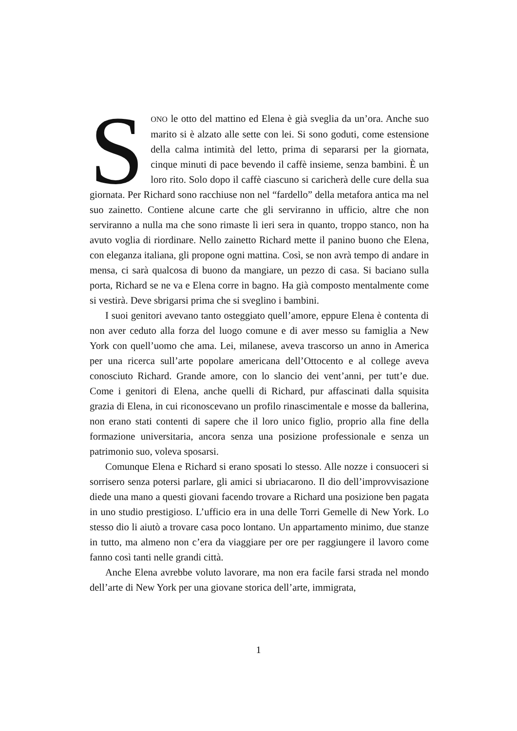SONO le otto del mattino ed Elena è già sveglia da un’ora. Anche suo marito si è alzato alle sette con lei. Si sono goduti, come estensione della calma intimità del letto, prima di separarsi per la giornata, cinque minuti di pace bevendo il caffè insieme, senza bambini. È un loro rito. Solo dopo il caffè ciascuno si caricherà delle cure della sua giornata. Per Richard sono racchiuse non nel “fardello” della metafora antica ma nel suo zainetto. Contiene alcune carte che gli serviranno in ufficio, altre che non serviranno a nulla ma che sono rimaste lì ieri sera in quanto, troppo stanco, non ha avuto voglia di riordinare. Nello zainetto Richard mette il panino buono che Elena, con eleganza italiana, gli propone ogni mattina. Così, se non avrà tempo di andare in mensa, ci sarà qualcosa di buono da mangiare, un pezzo di casa. Si baciano sulla porta, Richard se ne va e Elena corre in bagno. Ha già composto mentalmente come si vestirà. Deve sbrigarsi prima che si sveglino i bambini.
I suoi genitori avevano tanto osteggiato quell’amore, eppure Elena è contenta di non aver ceduto alla forza del luogo comune e di aver messo su famiglia a New York con quell’uomo che ama. Lei, milanese, aveva trascorso un anno in America per una ricerca sull’arte popolare americana dell’Ottocento e al college aveva conosciuto Richard. Grande amore, con lo slancio dei vent’anni, per tutt’e due. Come i genitori di Elena, anche quelli di Richard, pur affascinati dalla squisita grazia di Elena, in cui riconoscevano un profilo rinascimentale e mosse da ballerina, non erano stati contenti di sapere che il loro unico figlio, proprio alla fine della formazione universitaria, ancora senza una posizione professionale e senza un patrimonio suo, voleva sposarsi.
Comunque Elena e Richard si erano sposati lo stesso. Alle nozze i consuoceri si sorrisero senza potersi parlare, gli amici si ubriacarono. Il dio dell’improvvisazione diede una mano a questi giovani facendo trovare a Richard una posizione ben pagata in uno studio prestigioso. L’ufficio era in una delle Torri Gemelle di New York. Lo stesso dio li aiutò a trovare casa poco lontano. Un appartamento minimo, due stanze in tutto, ma almeno non c’era da viaggiare per ore per raggiungere il lavoro come fanno così tanti nelle grandi città.
Anche Elena avrebbe voluto lavorare, ma non era facile farsi strada nel mondo dell’arte di New York per una giovane storica dell’arte, immigrata,
1